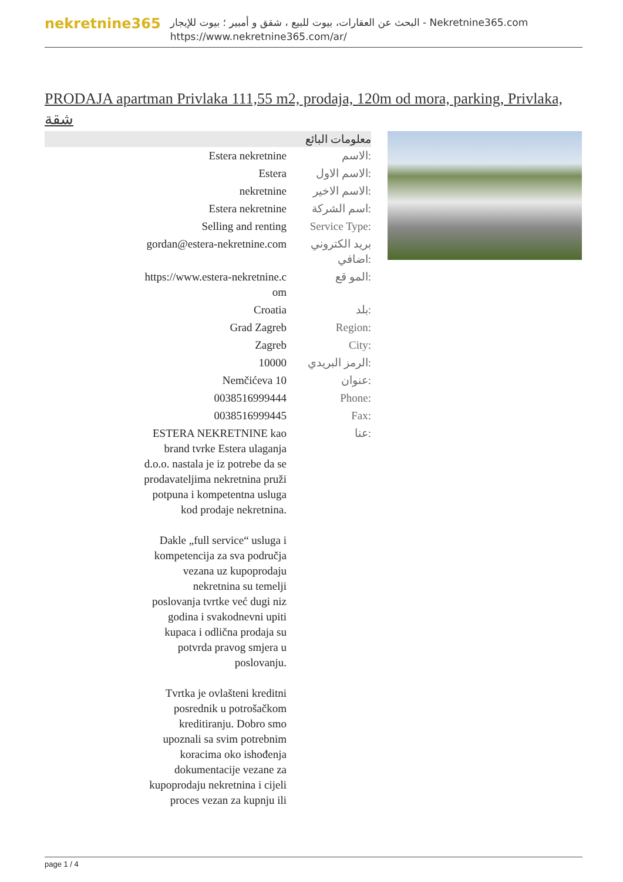nekretnine365
البحث عن العقارات، بيوت للبيع ، شقق و أمبير ؛ بيوت للإيجار - Nekretnine365.com
https://www.nekretnine365.com/ar/
PRODAJA apartman Privlaka 111,55 m2, prodaja, 120m od mora, parking, Privlaka, شقة
معلومات البائع
| Estera nekretnine | الاسم: |
| Estera | الاسم الاول: |
| nekretnine | الاسم الاخير: |
| Estera nekretnine | اسم الشركة: |
| Selling and renting | Service Type: |
| gordan@estera-nekretnine.com | بريد الكتروني اضافي: |
| https://www.estera-nekretnine.c om | المو قع: |
| Croatia | بلد: |
| Grad Zagreb | Region: |
| Zagreb | City: |
| 10000 | الرمز البريدي: |
| Nemčićeva 10 | عنوان: |
| 0038516999444 | Phone: |
| 0038516999445 | Fax: |
| ESTERA NEKRETNINE kao brand tvrke Estera ulaganja d.o.o. nastala je iz potrebe da se prodavateljima nekretnina pruži potpuna i kompetentna usluga kod prodaje nekretnina. Dakle „full service“ usluga i kompetencija za sva područja vezana uz kupoprodaju nekretnina su temelji poslovanja tvrtke već dugi niz godina i svakodnevni upiti kupaca i odlična prodaja su potvrda pravog smjera u poslovanju. Tvrtka je ovlašteni kreditni posrednik u potrošačkom kreditiranju. Dobro smo upoznali sa svim potrebnim koracima oko ishođenja dokumentacije vezane za kupoprodaju nekretnina i cijeli proces vezan za kupnju ili | عنا: |
page 1 / 4